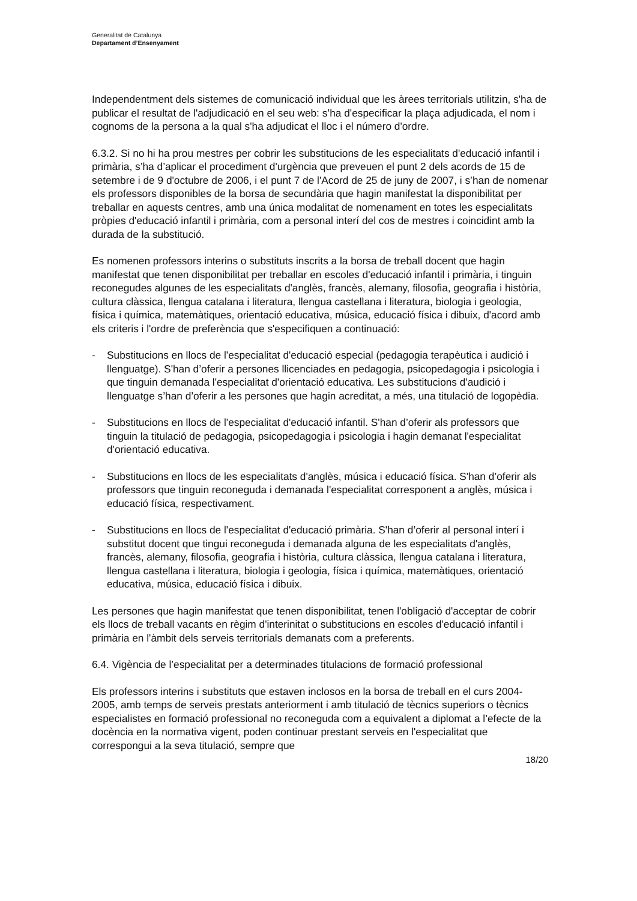Generalitat de Catalunya
Departament d’Ensenyament
Independentment dels sistemes de comunicació individual que les àrees territorials utilitzin, s'ha de publicar el resultat de l'adjudicació en el seu web: s’ha d'especificar la plaça adjudicada, el nom i cognoms de la persona a la qual s'ha adjudicat el lloc i el número d'ordre.
6.3.2. Si no hi ha prou mestres per cobrir les substitucions de les especialitats d'educació infantil i primària, s’ha d’aplicar el procediment d'urgència que preveuen el punt 2 dels acords de 15 de setembre i de 9 d'octubre de 2006, i el punt 7 de l'Acord de 25 de juny de 2007, i s’han de nomenar els professors disponibles de la borsa de secundària que hagin manifestat la disponibilitat per treballar en aquests centres, amb una única modalitat de nomenament en totes les especialitats pròpies d'educació infantil i primària, com a personal interí del cos de mestres i coincidint amb la durada de la substitució.
Es nomenen professors interins o substituts inscrits a la borsa de treball docent que hagin manifestat que tenen disponibilitat per treballar en escoles d'educació infantil i primària, i tinguin reconegudes algunes de les especialitats d'anglès, francès, alemany, filosofia, geografia i història, cultura clàssica, llengua catalana i literatura, llengua castellana i literatura, biologia i geologia, física i química, matemàtiques, orientació educativa, música, educació física i dibuix, d'acord amb els criteris i l'ordre de preferència que s'especifiquen a continuació:
- Substitucions en llocs de l'especialitat d'educació especial (pedagogia terapèutica i audició i llenguatge). S'han d’oferir a persones llicenciades en pedagogia, psicopedagogia i psicologia i que tinguin demanada l'especialitat d'orientació educativa. Les substitucions d'audició i llenguatge s’han d’oferir a les persones que hagin acreditat, a més, una titulació de logopèdia.
- Substitucions en llocs de l'especialitat d'educació infantil. S'han d’oferir als professors que tinguin la titulació de pedagogia, psicopedagogia i psicologia i hagin demanat l'especialitat d'orientació educativa.
- Substitucions en llocs de les especialitats d'anglès, música i educació física. S'han d’oferir als professors que tinguin reconeguda i demanada l'especialitat corresponent a anglès, música i educació física, respectivament.
- Substitucions en llocs de l'especialitat d'educació primària. S'han d’oferir al personal interí i substitut docent que tingui reconeguda i demanada alguna de les especialitats d'anglès, francès, alemany, filosofia, geografia i història, cultura clàssica, llengua catalana i literatura, llengua castellana i literatura, biologia i geologia, física i química, matemàtiques, orientació educativa, música, educació física i dibuix.
Les persones que hagin manifestat que tenen disponibilitat, tenen l'obligació d'acceptar de cobrir els llocs de treball vacants en règim d'interinitat o substitucions en escoles d'educació infantil i primària en l'àmbit dels serveis territorials demanats com a preferents.
6.4. Vigència de l’especialitat per a determinades titulacions de formació professional
Els professors interins i substituts que estaven inclosos en la borsa de treball en el curs 2004-2005, amb temps de serveis prestats anteriorment i amb titulació de tècnics superiors o tècnics especialistes en formació professional no reconeguda com a equivalent a diplomat a l’efecte de la docència en la normativa vigent, poden continuar prestant serveis en l'especialitat que correspongui a la seva titulació, sempre que
18/20